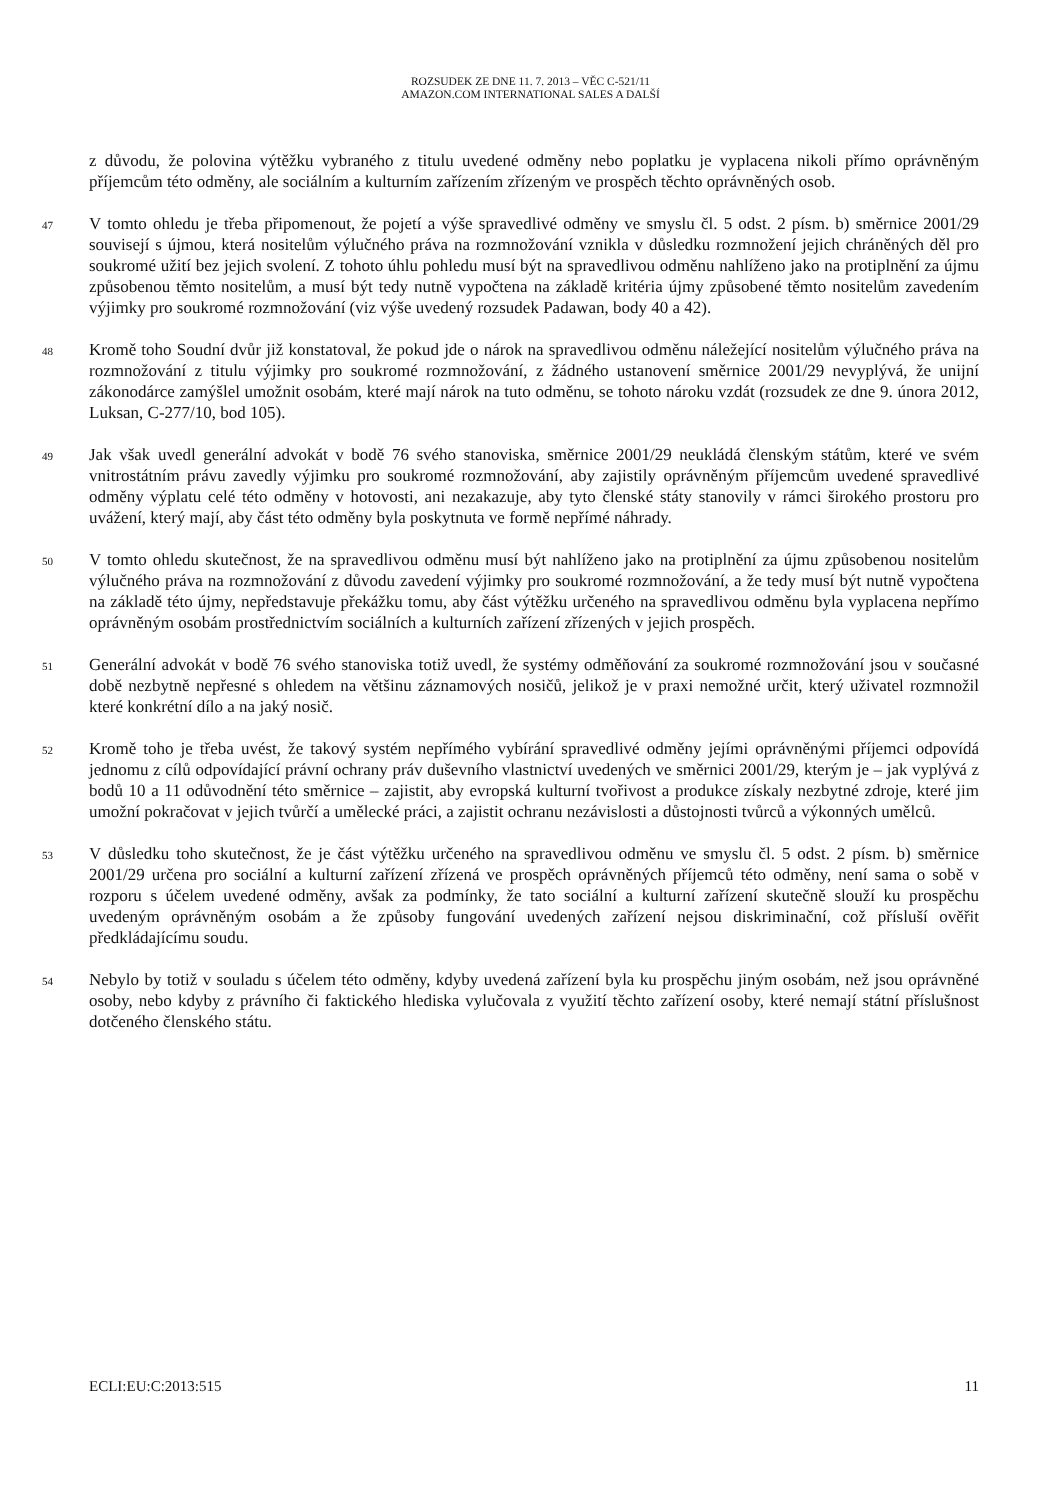ROZSUDEK ZE DNE 11. 7. 2013 – VĚC C-521/11
AMAZON.COM INTERNATIONAL SALES A DALŠÍ
z důvodu, že polovina výtěžku vybraného z titulu uvedené odměny nebo poplatku je vyplacena nikoli přímo oprávněným příjemcům této odměny, ale sociálním a kulturním zařízením zřízeným ve prospěch těchto oprávněných osob.
47
V tomto ohledu je třeba připomenout, že pojetí a výše spravedlivé odměny ve smyslu čl. 5 odst. 2 písm. b) směrnice 2001/29 souvisejí s újmou, která nositelům výlučného práva na rozmnožování vznikla v důsledku rozmnožení jejich chráněných děl pro soukromé užití bez jejich svolení. Z tohoto úhlu pohledu musí být na spravedlivou odměnu nahlíženo jako na protiplnění za újmu způsobenou těmto nositelům, a musí být tedy nutně vypočtena na základě kritéria újmy způsobené těmto nositelům zavedením výjimky pro soukromé rozmnožování (viz výše uvedený rozsudek Padawan, body 40 a 42).
48
Kromě toho Soudní dvůr již konstatoval, že pokud jde o nárok na spravedlivou odměnu náležející nositelům výlučného práva na rozmnožování z titulu výjimky pro soukromé rozmnožování, z žádného ustanovení směrnice 2001/29 nevyplývá, že unijní zákonodárce zamýšlel umožnit osobám, které mají nárok na tuto odměnu, se tohoto nároku vzdát (rozsudek ze dne 9. února 2012, Luksan, C-277/10, bod 105).
49
Jak však uvedl generální advokát v bodě 76 svého stanoviska, směrnice 2001/29 neukládá členským státům, které ve svém vnitrostátním právu zavedly výjimku pro soukromé rozmnožování, aby zajistily oprávněným příjemcům uvedené spravedlivé odměny výplatu celé této odměny v hotovosti, ani nezakazuje, aby tyto členské státy stanovily v rámci širokého prostoru pro uvážení, který mají, aby část této odměny byla poskytnuta ve formě nepřímé náhrady.
50
V tomto ohledu skutečnost, že na spravedlivou odměnu musí být nahlíženo jako na protiplnění za újmu způsobenou nositelům výlučného práva na rozmnožování z důvodu zavedení výjimky pro soukromé rozmnožování, a že tedy musí být nutně vypočtena na základě této újmy, nepředstavuje překážku tomu, aby část výtěžku určeného na spravedlivou odměnu byla vyplacena nepřímo oprávněným osobám prostřednictvím sociálních a kulturních zařízení zřízených v jejich prospěch.
51
Generální advokát v bodě 76 svého stanoviska totiž uvedl, že systémy odměňování za soukromé rozmnožování jsou v současné době nezbytně nepřesné s ohledem na většinu záznamových nosičů, jelikož je v praxi nemožné určit, který uživatel rozmnožil které konkrétní dílo a na jaký nosič.
52
Kromě toho je třeba uvést, že takový systém nepřímého vybírání spravedlivé odměny jejími oprávněnými příjemci odpovídá jednomu z cílů odpovídající právní ochrany práv duševního vlastnictví uvedených ve směrnici 2001/29, kterým je – jak vyplývá z bodů 10 a 11 odůvodnění této směrnice – zajistit, aby evropská kulturní tvořivost a produkce získaly nezbytné zdroje, které jim umožní pokračovat v jejich tvůrčí a umělecké práci, a zajistit ochranu nezávislosti a důstojnosti tvůrců a výkonných umělců.
53
V důsledku toho skutečnost, že je část výtěžku určeného na spravedlivou odměnu ve smyslu čl. 5 odst. 2 písm. b) směrnice 2001/29 určena pro sociální a kulturní zařízení zřízená ve prospěch oprávněných příjemců této odměny, není sama o sobě v rozporu s účelem uvedené odměny, avšak za podmínky, že tato sociální a kulturní zařízení skutečně slouží ku prospěchu uvedeným oprávněným osobám a že způsoby fungování uvedených zařízení nejsou diskriminační, což přísluší ověřit předkládajícímu soudu.
54
Nebylo by totiž v souladu s účelem této odměny, kdyby uvedená zařízení byla ku prospěchu jiným osobám, než jsou oprávněné osoby, nebo kdyby z právního či faktického hlediska vylučovala z využití těchto zařízení osoby, které nemají státní příslušnost dotčeného členského státu.
ECLI:EU:C:2013:515 11